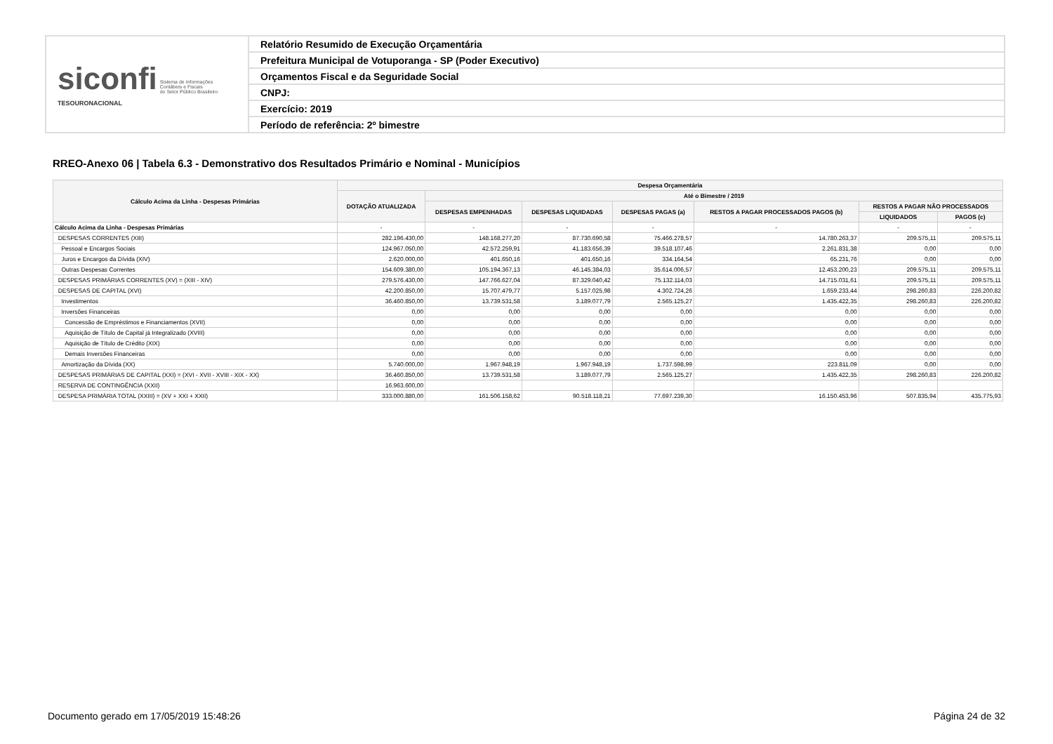| siconfi Sistema de Informações Contábeis e Fiscais do Setor Público Brasileiro TESOURONACIONAL | Relatório Resumido de Execução Orçamentária |
| | Prefeitura Municipal de Votuporanga - SP (Poder Executivo) |
| | Orçamentos Fiscal e da Seguridade Social |
| | CNPJ: |
| | Exercício: 2019 |
| | Período de referência: 2º bimestre |
RREO-Anexo 06 | Tabela 6.3 - Demonstrativo dos Resultados Primário e Nominal - Municípios
| Cálculo Acima da Linha - Despesas Primárias | Despesa Orçamentária | | | | | | |
| --- | --- | --- | --- | --- | --- | --- | --- |
| | DOTAÇÃO ATUALIZADA | Até o Bimestre / 2019 | | | | | |
| | | DESPESAS EMPENHADAS | DESPESAS LIQUIDADAS | DESPESAS PAGAS (a) | RESTOS A PAGAR PROCESSADOS PAGOS (b) | RESTOS A PAGAR NÃO PROCESSADOS | |
| | | | | | | LIQUIDADOS | PAGOS (c) |
| Cálculo Acima da Linha - Despesas Primárias | - | - | - | - | - | - | - |
| DESPESAS CORRENTES (XIII) | 282.196.430,00 | 148.168.277,20 | 87.730.690,58 | 75.466.278,57 | 14.780.263,37 | 209.575,11 | 209.575,11 |
| Pessoal e Encargos Sociais | 124.967.050,00 | 42.572.259,91 | 41.183.656,39 | 39.518.107,46 | 2.261.831,38 | 0,00 | 0,00 |
| Juros e Encargos da Dívida (XIV) | 2.620.000,00 | 401.650,16 | 401.650,16 | 334.164,54 | 65.231,76 | 0,00 | 0,00 |
| Outras Despesas Correntes | 154.609.380,00 | 105.194.367,13 | 46.145.384,03 | 35.614.006,57 | 12.453.200,23 | 209.575,11 | 209.575,11 |
| DESPESAS PRIMÁRIAS CORRENTES (XV) = (XIII - XIV) | 279.576.430,00 | 147.766.627,04 | 87.329.040,42 | 75.132.114,03 | 14.715.031,61 | 209.575,11 | 209.575,11 |
| DESPESAS DE CAPITAL (XVI) | 42.200.850,00 | 15.707.479,77 | 5.157.025,98 | 4.302.724,26 | 1.659.233,44 | 298.260,83 | 226.200,82 |
| Investimentos | 36.460.850,00 | 13.739.531,58 | 3.189.077,79 | 2.565.125,27 | 1.435.422,35 | 298.260,83 | 226.200,82 |
| Inversões Financeiras | 0,00 | 0,00 | 0,00 | 0,00 | 0,00 | 0,00 | 0,00 |
| Concessão de Empréstimos e Financiamentos (XVII) | 0,00 | 0,00 | 0,00 | 0,00 | 0,00 | 0,00 | 0,00 |
| Aquisição de Título de Capital já Integralizado (XVIII) | 0,00 | 0,00 | 0,00 | 0,00 | 0,00 | 0,00 | 0,00 |
| Aquisição de Título de Crédito (XIX) | 0,00 | 0,00 | 0,00 | 0,00 | 0,00 | 0,00 | 0,00 |
| Demais Inversões Financeiras | 0,00 | 0,00 | 0,00 | 0,00 | 0,00 | 0,00 | 0,00 |
| Amortização da Dívida (XX) | 5.740.000,00 | 1.967.948,19 | 1.967.948,19 | 1.737.598,99 | 223.811,09 | 0,00 | 0,00 |
| DESPESAS PRIMÁRIAS DE CAPITAL (XXI) = (XVI - XVII - XVIII - XIX - XX) | 36.460.850,00 | 13.739.531,58 | 3.189.077,79 | 2.565.125,27 | 1.435.422,35 | 298.260,83 | 226.200,82 |
| RESERVA DE CONTINGÊNCIA (XXII) | 16.963.600,00 | | | | | | |
| DESPESA PRIMÁRIA TOTAL (XXIII) = (XV + XXI + XXII) | 333.000.880,00 | 161.506.158,62 | 90.518.118,21 | 77.697.239,30 | 16.150.453,96 | 507.835,94 | 435.775,93 |
Documento gerado em 17/05/2019 15:48:26 Página 24 de 32